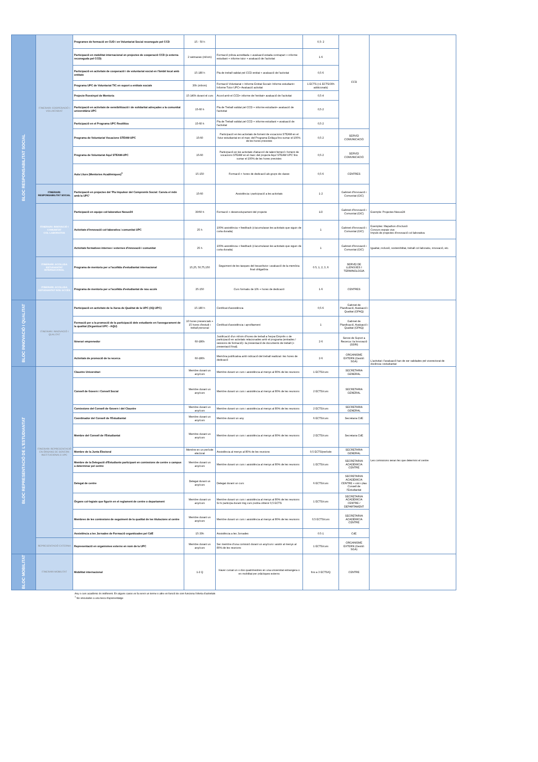| BLOC RESPONSABILITAT SOCIAL | ITINERARI: COOPERACIÓ I VOLUNTARIAT | Programes de formació en CUD i en Voluntariat Social reconeguts pel CCD | 15 - 50 h | | 0,5- 2 | CCD | |
| | | Participació en mobilitat internacional en projectes de cooperació CCD (o externa reconeguda pel CCD) | 2 setmanes (mínim) | Formació prèvia acreditada + avaluació estada contrapart + informe estudiant + informe tutor + avaluació de l'activitat | 1-6 | | |
| | | Participació en activitats de cooperació i de voluntariat social en l'àmbit local amb entitats | 15-180 h | Pla de treball validat pel CCD entitat + avaluació de l'activitat | 0,5-6 | | |
| | | Programa UPC de Voluntariat TIC en suport a entitats socials | 30h (mínim) | Formació Voluntariat + Informe Entitat Social+ Informe estudiant+ Informe Tutor UPC+ Avaluació activitat | 1 ECTS (+1 ECTS/30h addicionals) | | |
| | | Projecte Rossinyol de Mentoria | 15-140h durant el curs | Acord amb el CCD+ informe de l'entitat+ avaluació de l'activitat | 0,5-4 | | |
| | | Participació en activitats de sensibilització i de solidaritat adreçades a la comunitat universitària UPC | 15-60 h | Pla de Treball validat pel CCD + informe estudiant+ avaluació de l'activitat | 0,5-2 | | |
| | | Participació en el Programa UPC Reutilitza | 15-60 h | Pla de Treball validat pel CCD + informe estudiant + avaluació de l'activitat | 0,5-2 | | |
| | | Programa de Voluntariat Vocacions STEAM-UPC | 15-60 | Participació en les activitats de foment de vocacions STEAM en el futur estudiantat en el marc del Programa Enllaça fins sumar el 100% de les hores previstes | 0,5-2 | SERVEI COMUNICACIÓ | |
| | | Programa de Voluntariat Aquí STEAM-UPC | 15-60 | Participació en les activitats d'atracció de talent femení i foment de vocacions STEAM en el marc del projecte Aquí STEAM UPC fins sumar el 100% de les hores previstes | 0,5-2 | SERVEI COMUNICACIÓ | |
| | | Aula Lliure (Mentories Acadèmiques)<sup>1</sup> | 15-150 | Formació + hores de dedicació als grups de classe | 0,5-6 | CENTRES | |
| | ITINERARI: RESPONSABILITAT SOCIAL | Participació en projectes del 'Pla Impulsor del Compromís Social: Canvia el món amb la UPC' | 15-60 | Assistència i participació a les activitats | 1-2 | Gabinet d'Innovació i Comunitat (GIC) | |
| | ITINERARI: INNOVACIÓ I COMUNITAT COL·LABORATIVA | Participació en equips col·laboratius Nexus24 | 30/60 h | Formació + desenvolupament del projecte | 1/2 | Gabinet d'Innovació i Comunitat (GIC) | Exemple: Projectes Nexus24 |
| | | Activitats d'innovació col·laborativa i comunitat UPC | 25 h | 100% assistència + feedback (s'acumularan les activitats que siguin de curta durada) | 1 | Gabinet d'Innovació i Comunitat (GIC) | Exemples: Mapathon d'inclusió Concurs espais vius Impuls de projectes d'innovació col·laborativa |
| | | Activitats formatives internes i externes d'innovació i comunitat | 25 h | 100% assistència + feedback (s'acumularan les activitats que siguin de curta durada) | 1 | Gabinet d'Innovació i Comunitat (GIC) | Igualtat, inclusió, sostenibilitat, treball col·laboratiu, innovació, etc. |
| | ITINERARI: ACOLLIDA ESTUDIANTAT INTERNACIONAL | Programa de mentoria per a l'acollida d'estudiantat internacional | 15,25, 50,75,150 | Seguiment de les tasques del becari/tutor i avaluació de la memòria final obligatòria | 0.5, 1, 2, 3, 6 | SERVEI DE LLENGÜES I TERMINOLOGIA | |
| | ITINERARI: ACOLLIDA ESTUDIANTAT NOU ACCÉS | Programa de mentoria per a l'acollida d'estudiantat de nou accés | 25-150 | Curs formatiu de 10h + hores de dedicació | 1-6 | CENTRES | |
| BLOC INNOVACIÓ I QUALITAT | ITINERARI: INNOVACIÓ I QUALITAT | Participació en activitats de la Xarxa de Qualitat de la UPC (XQ-UPC) | 15-180 h | Certificat d'assistència | 0,5-6 | Gabinet de Planificació, Avaluació i Qualitat (GPAQ) | L'activitat i l'avaluació han de ser validades pel vicerectorat de docència i estudiantat |
| | | Formació per a la promoció de la participació dels estudiants en l'assegurament de la qualitat (Organitzat UPC - AQU) | 10 hores presencials + 15 hores d'estudi i treball personal | Certificat d'assistència i aprofitament | 1 | Gabinet de Planificació, Avaluació i Qualitat (GPAQ) | |
| | | Itinerari emprenedor | 60-180h | Justificació d'un mínim d'hores de treball a l'espai Emprèn o de participació en activitats relacionades amb el programa (entrades / sessions de formació) i la presentació de documents de treball (+ presentació final). | 2-6 | Servei de Suport a Recerca i la Innovació (SSRI) | |
| | | Activitats de promoció de la recerca | 60-180h | Memòria justificativa amb indicació del treball realitzat i les hores de dedicació | 2-6 | ORGANISME EXTERN (Gestió: SGA) | |
| BLOC REPRESENTACIÓ DE L'ESTUDIANTAT | ITINERARI: REPRESENTACIÓ EN ÒRGANS DE GOVERN INSTITUCIONALS UPC | Claustre Universitari | Membre durant un any/curs | Membre durant un curs i assistència al menys al 80% de les reunions | 1 ECTS/curs | SECRETARIA GENERAL | Les comissions seran les que determini el centre |
| | | Consell de Govern i Consell Social | Membre durant un any/curs | Membre durant un curs i assistència al menys al 80% de les reunions | 2 ECTS/curs | SECRETARIA GENERAL | |
| | | Comissions del Consell de Govern i del Claustre | Membre durant un any/curs | Membre durant un curs i assistència al menys al 80% de les reunions | 2 ECTS/curs | SECRETARIA GENERAL | |
| | | Coordinador del Consell de l'Estudiantat | Membre durant un any/curs | Membre durant un any | 6 ECTS/curs | Secretaria CdE | |
| | | Membre del Consell de l'Estudiantat | Membre durant un any/curs | Membre durant un curs i assistència al menys al 80% de les reunions | 2 ECTS/curs | Secretaria CdE | |
| | | Membre de la Junta Electoral | Membre en un període electoral | Assistència al menys al 80% de les reunions | 0,5 ECTS/període | SECRETARIA GENERAL | |
| | | Membre de la Delegació d'Estudiants participant en comissions de centre o campus a determinar pel centre | Membre durant un any/curs | Membre durant un curs i assistència al menys al 80% de les reunions | 1 ECTS/curs | SECRETARI/A ACADÈMIC/A CENTRE | |
| | | Delegat de centre | Delegat durant un any/curs | Delegat durant un curs | 6 ECTS/curs | SECRETARI/A ACADÈMIC/A CENTRE + vist-i-plau Consell de l'Estudiantat | |
| | | Òrgans col·legiats que figurin en el reglament de centre o departament | Membre durant un any/curs | Membre durant un curs i assistència al menys al 80% de les reunions Si hi participa durant mig curs podria obtenir 0,5 ECTS | 1 ECTS/curs | SECRETARI/A ACADÈMIC/A CENTRE / DEPARTAMENT | |
| | | Membres de les comissions de seguiment de la qualitat de les titulacions al centre | Membre durant un any/curs | Membre durant un curs i assistència al menys al 80% de les reunions | 0,5 ECTS/curs | SECRETARI/A ACADÈMIC/A CENTRE | |
| | | Assistència a les Jornades de Formació organitzades pel CdE | 15-30h | Assistència a les Jornades | 0.5-1 | CdE | |
| | REPRESENTACIÓ EXTERNA | Representació en organismes externs en nom de la UPC | Membre durant un any/curs | Ser membre d'una comissió durant un any/curs i assitir al menys al 80% de les reunions | 1 ECTS/curs | ORGANISME EXTERN (Gestió: SGA) | |
| BLOC MOBILITAT | ITINERARI MOBILITAT | Mobilitat internacional | 1-2 Q | Haver cursat un o dos quatrimestres en una universitat estrangera o en mobilitat per pràctiques externs | fins a 3 ECTS/Q | CENTRE | |
Any o curs acadèmic és indiferent. En alguns casos es fa servir un terme o altre en funció de com funciona l'oferta d'activitats
<sup>1</sup> No vinculades a una beca d'aprenentatge